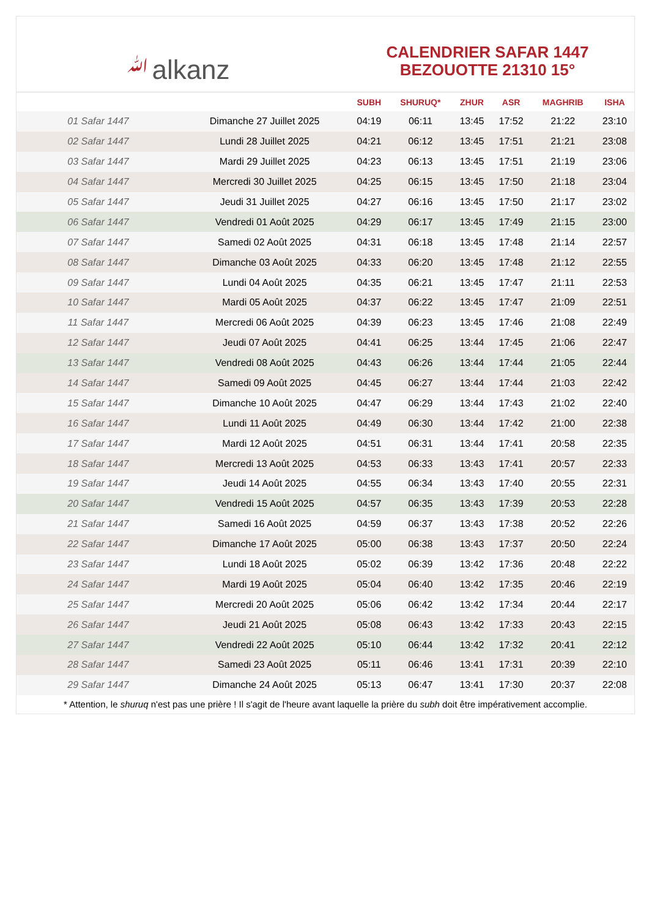ﷲalkanz
CALENDRIER SAFAR 1447
BEZOUOTTE 21310 15°
| | | SUBH | SHURUQ* | ZHUR | ASR | MAGHRIB | ISHA |
| --- | --- | --- | --- | --- | --- | --- | --- |
| 01 Safar 1447 | Dimanche 27 Juillet 2025 | 04:19 | 06:11 | 13:45 | 17:52 | 21:22 | 23:10 |
| 02 Safar 1447 | Lundi 28 Juillet 2025 | 04:21 | 06:12 | 13:45 | 17:51 | 21:21 | 23:08 |
| 03 Safar 1447 | Mardi 29 Juillet 2025 | 04:23 | 06:13 | 13:45 | 17:51 | 21:19 | 23:06 |
| 04 Safar 1447 | Mercredi 30 Juillet 2025 | 04:25 | 06:15 | 13:45 | 17:50 | 21:18 | 23:04 |
| 05 Safar 1447 | Jeudi 31 Juillet 2025 | 04:27 | 06:16 | 13:45 | 17:50 | 21:17 | 23:02 |
| 06 Safar 1447 | Vendredi 01 Août 2025 | 04:29 | 06:17 | 13:45 | 17:49 | 21:15 | 23:00 |
| 07 Safar 1447 | Samedi 02 Août 2025 | 04:31 | 06:18 | 13:45 | 17:48 | 21:14 | 22:57 |
| 08 Safar 1447 | Dimanche 03 Août 2025 | 04:33 | 06:20 | 13:45 | 17:48 | 21:12 | 22:55 |
| 09 Safar 1447 | Lundi 04 Août 2025 | 04:35 | 06:21 | 13:45 | 17:47 | 21:11 | 22:53 |
| 10 Safar 1447 | Mardi 05 Août 2025 | 04:37 | 06:22 | 13:45 | 17:47 | 21:09 | 22:51 |
| 11 Safar 1447 | Mercredi 06 Août 2025 | 04:39 | 06:23 | 13:45 | 17:46 | 21:08 | 22:49 |
| 12 Safar 1447 | Jeudi 07 Août 2025 | 04:41 | 06:25 | 13:44 | 17:45 | 21:06 | 22:47 |
| 13 Safar 1447 | Vendredi 08 Août 2025 | 04:43 | 06:26 | 13:44 | 17:44 | 21:05 | 22:44 |
| 14 Safar 1447 | Samedi 09 Août 2025 | 04:45 | 06:27 | 13:44 | 17:44 | 21:03 | 22:42 |
| 15 Safar 1447 | Dimanche 10 Août 2025 | 04:47 | 06:29 | 13:44 | 17:43 | 21:02 | 22:40 |
| 16 Safar 1447 | Lundi 11 Août 2025 | 04:49 | 06:30 | 13:44 | 17:42 | 21:00 | 22:38 |
| 17 Safar 1447 | Mardi 12 Août 2025 | 04:51 | 06:31 | 13:44 | 17:41 | 20:58 | 22:35 |
| 18 Safar 1447 | Mercredi 13 Août 2025 | 04:53 | 06:33 | 13:43 | 17:41 | 20:57 | 22:33 |
| 19 Safar 1447 | Jeudi 14 Août 2025 | 04:55 | 06:34 | 13:43 | 17:40 | 20:55 | 22:31 |
| 20 Safar 1447 | Vendredi 15 Août 2025 | 04:57 | 06:35 | 13:43 | 17:39 | 20:53 | 22:28 |
| 21 Safar 1447 | Samedi 16 Août 2025 | 04:59 | 06:37 | 13:43 | 17:38 | 20:52 | 22:26 |
| 22 Safar 1447 | Dimanche 17 Août 2025 | 05:00 | 06:38 | 13:43 | 17:37 | 20:50 | 22:24 |
| 23 Safar 1447 | Lundi 18 Août 2025 | 05:02 | 06:39 | 13:42 | 17:36 | 20:48 | 22:22 |
| 24 Safar 1447 | Mardi 19 Août 2025 | 05:04 | 06:40 | 13:42 | 17:35 | 20:46 | 22:19 |
| 25 Safar 1447 | Mercredi 20 Août 2025 | 05:06 | 06:42 | 13:42 | 17:34 | 20:44 | 22:17 |
| 26 Safar 1447 | Jeudi 21 Août 2025 | 05:08 | 06:43 | 13:42 | 17:33 | 20:43 | 22:15 |
| 27 Safar 1447 | Vendredi 22 Août 2025 | 05:10 | 06:44 | 13:42 | 17:32 | 20:41 | 22:12 |
| 28 Safar 1447 | Samedi 23 Août 2025 | 05:11 | 06:46 | 13:41 | 17:31 | 20:39 | 22:10 |
| 29 Safar 1447 | Dimanche 24 Août 2025 | 05:13 | 06:47 | 13:41 | 17:30 | 20:37 | 22:08 |
* Attention, le shuruq n'est pas une prière ! Il s'agit de l'heure avant laquelle la prière du subh doit être impérativement accomplie.